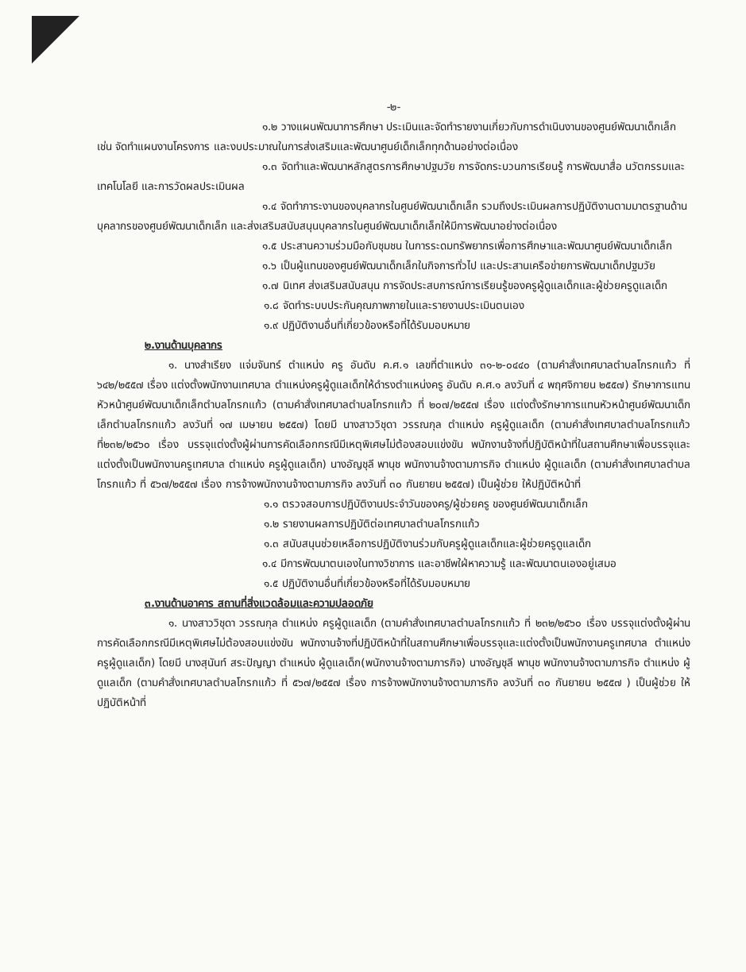-๒-
๑.๒ วางแผนพัฒนาการศึกษา ประเมินและจัดทำรายงานเกี่ยวกับการดำเนินงานของศูนย์พัฒนาเด็กเล็ก เช่น จัดทำแผนงานโครงการ และงบประมาณในการส่งเสริมและพัฒนาศูนย์เด็กเล็กทุกด้านอย่างต่อเนื่อง
๑.๓ จัดทำและพัฒนาหลักสูตรการศึกษาปฐมวัย การจัดกระบวนการเรียนรู้ การพัฒนาสื่อ นวัตกรรมและเทคโนโลยี และการวัดผลประเมินผล
๑.๔ จัดทำภาระงานของบุคลากรในศูนย์พัฒนาเด็กเล็ก รวมถึงประเมินผลการปฏิบัติงานตามมาตรฐานด้านบุคลากรของศูนย์พัฒนาเด็กเล็ก และส่งเสริมสนับสนุนบุคลากรในศูนย์พัฒนาเด็กเล็กให้มีการพัฒนาอย่างต่อเนื่อง
๑.๕ ประสานความร่วมมือกับชุมชน ในการระดมทรัพยากรเพื่อการศึกษาและพัฒนาศูนย์พัฒนาเด็กเล็ก
๑.๖ เป็นผู้แทนของศูนย์พัฒนาเด็กเล็กในกิจการทั่วไป และประสานเครือข่ายการพัฒนาเด็กปฐมวัย
๑.๗ นิเทศ ส่งเสริมสนับสนุน การจัดประสบการณ์การเรียนรู้ของครูผู้ดูแลเด็กและผู้ช่วยครูดูแลเด็ก
๑.๘ จัดทำระบบประกันคุณภาพภายในและรายงานประเมินตนเอง
๑.๙ ปฏิบัติงานอื่นที่เกี่ยวข้องหรือที่ได้รับมอบหมาย
๒.งานด้านบุคลากร
๑. นางสำเรียง แจ่มจันทร์ ตำแหน่ง ครู อันดับ ค.ศ.๑ เลขที่ตำแหน่ง ๓๑-๒-๐๔๔๐ (ตามคำสั่งเทศบาลตำบลโกรกแก้ว ที่ ๖๔๒/๒๕๕๗ เรื่อง แต่งตั้งพนักงานเทศบาล ตำแหน่งครูผู้ดูแลเด็กให้ดำรงตำแหน่งครู อันดับ ค.ศ.๑ ลงวันที่ ๔ พฤศจิกายน ๒๕๕๗) รักษาการแทนหัวหน้าศูนย์พัฒนาเด็กเล็กตำบลโกรกแก้ว (ตามคำสั่งเทศบาลตำบลโกรกแก้ว ที่ ๒๐๗/๒๕๕๗ เรื่อง แต่งตั้งรักษาการแทนหัวหน้าศูนย์พัฒนาเด็กเล็กตำบลโกรกแก้ว ลงวันที่ ๑๗ เมษายน ๒๕๕๗) โดยมี นางสาววิชุดา วรรณกุล ตำแหน่ง ครูผู้ดูแลเด็ก (ตามคำสั่งเทศบาลตำบลโกรกแก้ว ที่๒๓๒/๒๕๖๐ เรื่อง บรรจุแต่งตั้งผู้ผ่านการคัดเลือกกรณีมีเหตุพิเศษไม่ต้องสอบแข่งขัน พนักงานจ้างที่ปฏิบัติหน้าที่ในสถานศึกษาเพื่อบรรจุและแต่งตั้งเป็นพนักงานครูเทศบาล ตำแหน่ง ครูผู้ดูแลเด็ก) นางอัญชุลี พานุช พนักงานจ้างตามภารกิจ ตำแหน่ง ผู้ดูแลเด็ก (ตามคำสั่งเทศบาลตำบลโกรกแก้ว ที่ ๕๖๗/๒๕๕๗ เรื่อง การจ้างพนักงานจ้างตามภารกิจ ลงวันที่ ๓๐ กันยายน ๒๕๕๗) เป็นผู้ช่วย ให้ปฏิบัติหน้าที่
๑.๑ ตรวจสอบการปฏิบัติงานประจำวันของครู/ผู้ช่วยครู ของศูนย์พัฒนาเด็กเล็ก
๑.๒ รายงานผลการปฏิบัติต่อเทศบาลตำบลโกรกแก้ว
๑.๓ สนับสนุนช่วยเหลือการปฏิบัติงานร่วมกับครูผู้ดูแลเด็กและผู้ช่วยครูดูแลเด็ก
๑.๔ มีการพัฒนาตนเองในทางวิชาการ และอาชีพใฝ่หาความรู้ และพัฒนาตนเองอยู่เสมอ
๑.๕ ปฏิบัติงานอื่นที่เกี่ยวข้องหรือที่ได้รับมอบหมาย
๓.งานด้านอาคาร สถานที่สิ่งแวดล้อมและความปลอดภัย
๑. นางสาววิชุดา วรรณกุล ตำแหน่ง ครูผู้ดูแลเด็ก (ตามคำสั่งเทศบาลตำบลโกรกแก้ว ที่ ๒๓๒/๒๕๖๐ เรื่อง บรรจุแต่งตั้งผู้ผ่านการคัดเลือกกรณีมีเหตุพิเศษไม่ต้องสอบแข่งขัน พนักงานจ้างที่ปฏิบัติหน้าที่ในสถานศึกษาเพื่อบรรจุและแต่งตั้งเป็นพนักงานครูเทศบาล ตำแหน่ง ครูผู้ดูแลเด็ก) โดยมี นางสุนันท์ สระปัญญา ตำแหน่ง ผู้ดูแลเด็ก(พนักงานจ้างตามภารกิจ) นางอัญชุลี พานุช พนักงานจ้างตามภารกิจ ตำแหน่ง ผู้ดูแลเด็ก (ตามคำสั่งเทศบาลตำบลโกรกแก้ว ที่ ๕๖๗/๒๕๕๗ เรื่อง การจ้างพนักงานจ้างตามภารกิจ ลงวันที่ ๓๐ กันยายน ๒๕๕๗ ) เป็นผู้ช่วย ให้ปฏิบัติหน้าที่